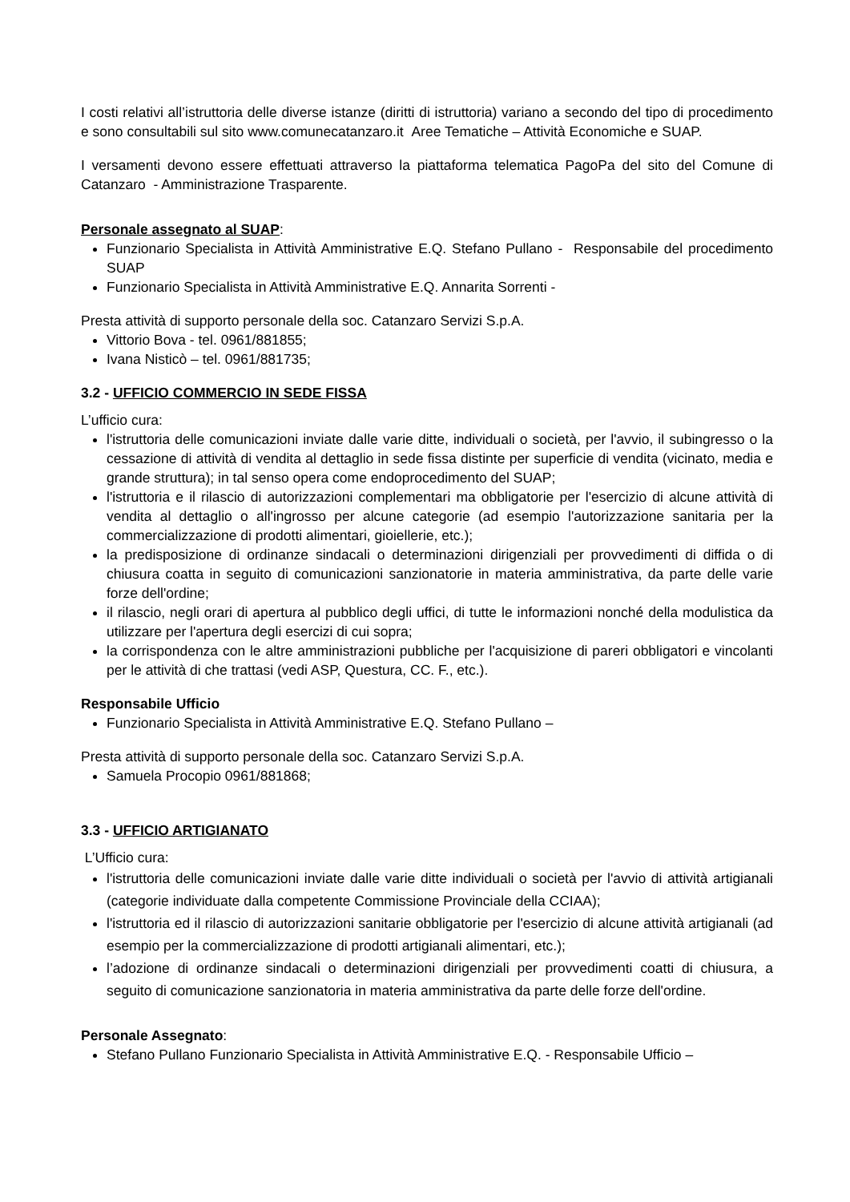I costi relativi all’istruttoria delle diverse istanze (diritti di istruttoria) variano a secondo del tipo di procedimento e sono consultabili sul sito www.comunecatanzaro.it Aree Tematiche – Attività Economiche e SUAP.
I versamenti devono essere effettuati attraverso la piattaforma telematica PagoPa del sito del Comune di Catanzaro - Amministrazione Trasparente.
Personale assegnato al SUAP:
Funzionario Specialista in Attività Amministrative E.Q. Stefano Pullano - Responsabile del procedimento SUAP
Funzionario Specialista in Attività Amministrative E.Q. Annarita Sorrenti -
Presta attività di supporto personale della soc. Catanzaro Servizi S.p.A.
Vittorio Bova - tel. 0961/881855;
Ivana Nisticò – tel. 0961/881735;
3.2 - UFFICIO COMMERCIO IN SEDE FISSA
L’ufficio cura:
l'istruttoria delle comunicazioni inviate dalle varie ditte, individuali o società, per l'avvio, il subingresso o la cessazione di attività di vendita al dettaglio in sede fissa distinte per superficie di vendita (vicinato, media e grande struttura); in tal senso opera come endoprocedimento del SUAP;
l'istruttoria e il rilascio di autorizzazioni complementari ma obbligatorie per l'esercizio di alcune attività di vendita al dettaglio o all'ingrosso per alcune categorie (ad esempio l'autorizzazione sanitaria per la commercializzazione di prodotti alimentari, gioiellerie, etc.);
la predisposizione di ordinanze sindacali o determinazioni dirigenziali per provvedimenti di diffida o di chiusura coatta in seguito di comunicazioni sanzionatorie in materia amministrativa, da parte delle varie forze dell'ordine;
il rilascio, negli orari di apertura al pubblico degli uffici, di tutte le informazioni nonché della modulistica da utilizzare per l'apertura degli esercizi di cui sopra;
la corrispondenza con le altre amministrazioni pubbliche per l'acquisizione di pareri obbligatori e vincolanti per le attività di che trattasi (vedi ASP, Questura, CC. F., etc.).
Responsabile Ufficio
Funzionario Specialista in Attività Amministrative E.Q. Stefano Pullano –
Presta attività di supporto personale della soc. Catanzaro Servizi S.p.A.
Samuela Procopio 0961/881868;
3.3 - UFFICIO ARTIGIANATO
L’Ufficio cura:
l'istruttoria delle comunicazioni inviate dalle varie ditte individuali o società per l'avvio di attività artigianali (categorie individuate dalla competente Commissione Provinciale della CCIAA);
l'istruttoria ed il rilascio di autorizzazioni sanitarie obbligatorie per l'esercizio di alcune attività artigianali (ad esempio per la commercializzazione di prodotti artigianali alimentari, etc.);
l’adozione di ordinanze sindacali o determinazioni dirigenziali per provvedimenti coatti di chiusura, a seguito di comunicazione sanzionatoria in materia amministrativa da parte delle forze dell'ordine.
Personale Assegnato:
Stefano Pullano Funzionario Specialista in Attività Amministrative E.Q. - Responsabile Ufficio –